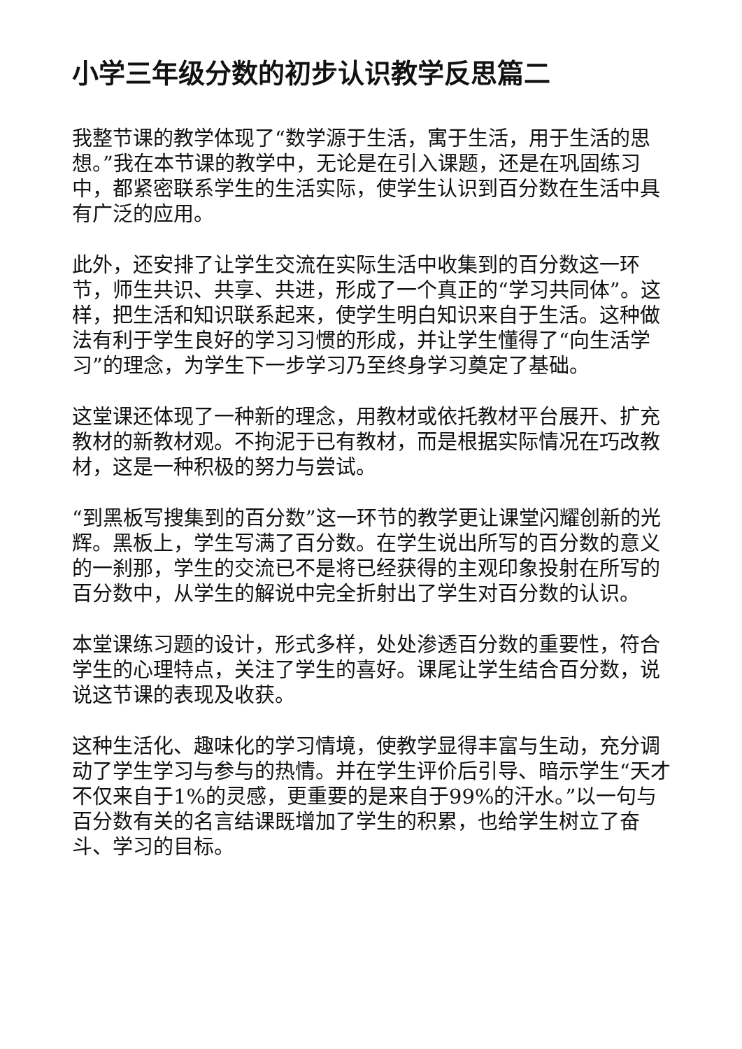小学三年级分数的初步认识教学反思篇二
我整节课的教学体现了“数学源于生活，寓于生活，用于生活的思想。”我在本节课的教学中，无论是在引入课题，还是在巩固练习中，都紧密联系学生的生活实际，使学生认识到百分数在生活中具有广泛的应用。
此外，还安排了让学生交流在实际生活中收集到的百分数这一环节，师生共识、共享、共进，形成了一个真正的“学习共同体”。这样，把生活和知识联系起来，使学生明白知识来自于生活。这种做法有利于学生良好的学习习惯的形成，并让学生懂得了“向生活学习”的理念，为学生下一步学习乃至终身学习奠定了基础。
这堂课还体现了一种新的理念，用教材或依托教材平台展开、扩充教材的新教材观。不拘泥于已有教材，而是根据实际情况在巧改教材，这是一种积极的努力与尝试。
“到黑板写搜集到的百分数”这一环节的教学更让课堂闪耀创新的光辉。黑板上，学生写满了百分数。在学生说出所写的百分数的意义的一刹那，学生的交流已不是将已经获得的主观印象投射在所写的百分数中，从学生的解说中完全折射出了学生对百分数的认识。
本堂课练习题的设计，形式多样，处处渗透百分数的重要性，符合学生的心理特点，关注了学生的喜好。课尾让学生结合百分数，说说这节课的表现及收获。
这种生活化、趣味化的学习情境，使教学显得丰富与生动，充分调动了学生学习与参与的热情。并在学生评价后引导、暗示学生“天才不仅来自于1%的灵感，更重要的是来自于99%的汗水。”以一句与百分数有关的名言结课既增加了学生的积累，也给学生树立了奋斗、学习的目标。